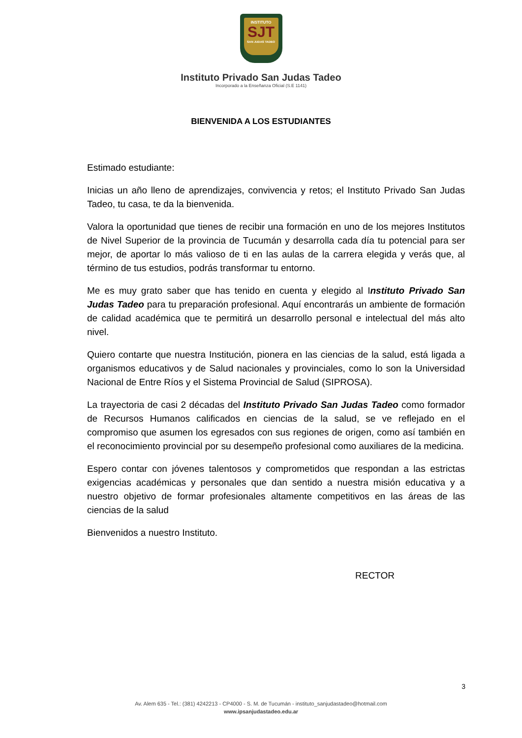INSTITUTO
SJT
SAN JUDAS TADEO
Instituto Privado San Judas Tadeo
Incorporado a la Enseñanza Oficial (S.E 1141)
BIENVENIDA A LOS ESTUDIANTES
Estimado estudiante:
Inicias un año lleno de aprendizajes, convivencia y retos; el Instituto Privado San Judas Tadeo, tu casa, te da la bienvenida.
Valora la oportunidad que tienes de recibir una formación en uno de los mejores Institutos de Nivel Superior de la provincia de Tucumán y desarrolla cada día tu potencial para ser mejor, de aportar lo más valioso de ti en las aulas de la carrera elegida y verás que, al término de tus estudios, podrás transformar tu entorno.
Me es muy grato saber que has tenido en cuenta y elegido al Instituto Privado San Judas Tadeo para tu preparación profesional. Aquí encontrarás un ambiente de formación de calidad académica que te permitirá un desarrollo personal e intelectual del más alto nivel.
Quiero contarte que nuestra Institución, pionera en las ciencias de la salud, está ligada a organismos educativos y de Salud nacionales y provinciales, como lo son la Universidad Nacional de Entre Ríos y el Sistema Provincial de Salud (SIPROSA).
La trayectoria de casi 2 décadas del Instituto Privado San Judas Tadeo como formador de Recursos Humanos calificados en ciencias de la salud, se ve reflejado en el compromiso que asumen los egresados con sus regiones de origen, como así también en el reconocimiento provincial por su desempeño profesional como auxiliares de la medicina.
Espero contar con jóvenes talentosos y comprometidos que respondan a las estrictas exigencias académicas y personales que dan sentido a nuestra misión educativa y a nuestro objetivo de formar profesionales altamente competitivos en las áreas de las ciencias de la salud
Bienvenidos a nuestro Instituto.
RECTOR
3
Av. Alem 635 - Tel.: (381) 4242213 - CP4000 - S. M. de Tucumán - instituto_sanjudastadeo@hotmail.com
www.ipsanjudastadeo.edu.ar